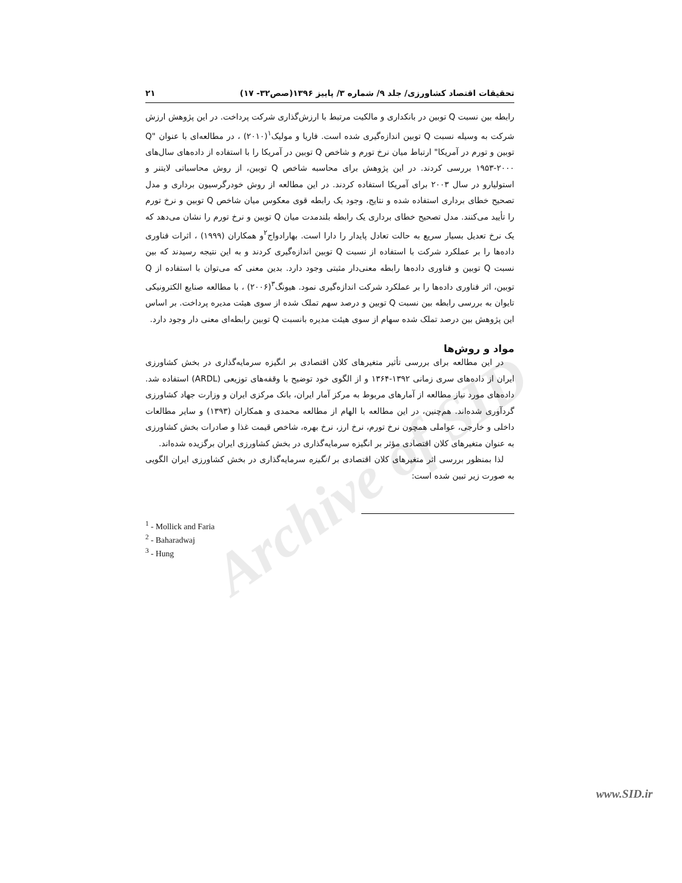Archive of SID
تحقیقات اقتصاد کشاورزی/ جلد ۹/ شماره ۳/ پاییز ۱۳۹۶(صص۳۲- ۱۷) ۲۱
رابطه بین نسبت Q توبین در بانکداری و مالکیت مرتبط با ارزش‌گذاری شرکت پرداخت. در این پژوهش ارزش شرکت به وسیله نسبت Q توبین اندازه‌گیری شده است. فاریا و مولیک<sup>۱</sup>(۲۰۱۰) ، در مطالعه‌ای با عنوان "Q توبین و تورم در آمریکا" ارتباط میان نرخ تورم و شاخص Q توبین در آمریکا را با استفاده از داده‌های سال‌های ۲۰۰۰-۱۹۵۳ بررسی کردند. در این پژوهش برای محاسبه شاخص Q توبین، از روش محاسباتی لایتنر و استولیارو در سال ۲۰۰۳ برای آمریکا استفاده کردند. در این مطالعه از روش خودرگرسیون برداری و مدل تصحیح خطای برداری استفاده شده و نتایج، وجود یک رابطه قوی معکوس میان شاخص Q توبین و نرخ تورم را تأیید می‌کنند. مدل تصحیح خطای برداری یک رابطه بلندمدت میان Q توبین و نرخ تورم را نشان می‌دهد که یک نرخ تعدیل بسیار سریع به حالت تعادل پایدار را دارا است. بهارادواج<sup>۲</sup>و همکاران (۱۹۹۹) ، اثرات فناوری داده‌ها را بر عملکرد شرکت با استفاده از نسبت Q توبین اندازه‌گیری کردند و به این نتیجه رسیدند که بین نسبت Q توبین و فناوری داده‌ها رابطه معنی‌دار مثبتی وجود دارد. بدین معنی که می‌توان با استفاده از Q توبین، اثر فناوری داده‌ها را بر عملکرد شرکت اندازه‌گیری نمود. هیونگ<sup>۳</sup>(۲۰۰۶) ، با مطالعه صنایع الکترونیکی تایوان به بررسی رابطه بین نسبت Q توبین و درصد سهم تملک شده از سوی هیئت مدیره پرداخت. بر اساس این پژوهش بین درصد تملک شده سهام از سوی هیئت مدیره بانسبت Q توبین رابطه‌ای معنی دار وجود دارد.
مواد و روش‌ها
در این مطالعه برای بررسی تأثیر متغیرهای کلان اقتصادی بر انگیزه سرمایه‌گذاری در بخش کشاورزی ایران از داده‌های سری زمانی ۱۳۹۲-۱۳۶۴ و از الگوی خود توضیح با وقفه‌های توزیعی (ARDL) استفاده شد. داده‌های مورد نیاز مطالعه از آمارهای مربوط به مرکز آمار ایران، بانک مرکزی ایران و وزارت جهاد کشاورزی گردآوری شده‌اند. هم‌چنین، در این مطالعه با الهام از مطالعه محمدی و همکاران (۱۳۹۳) و سایر مطالعات داخلی و خارجی، عواملی همچون نرخ تورم، نرخ ارز، نرخ بهره، شاخص قیمت غذا و صادرات بخش کشاورزی به عنوان متغیرهای کلان اقتصادی مؤثر بر انگیزه سرمایه‌گذاری در بخش کشاورزی ایران برگزیده شده‌اند.
لذا بمنظور بررسی اثر متغیرهای کلان اقتصادی بر انگیزه سرمایه‌گذاری در بخش کشاورزی ایران الگویی به صورت زیر تبین شده است:
<sup>1</sup> - Mollick and Faria
<sup>2</sup> - Baharadwaj
<sup>3</sup> - Hung
www.SID.ir